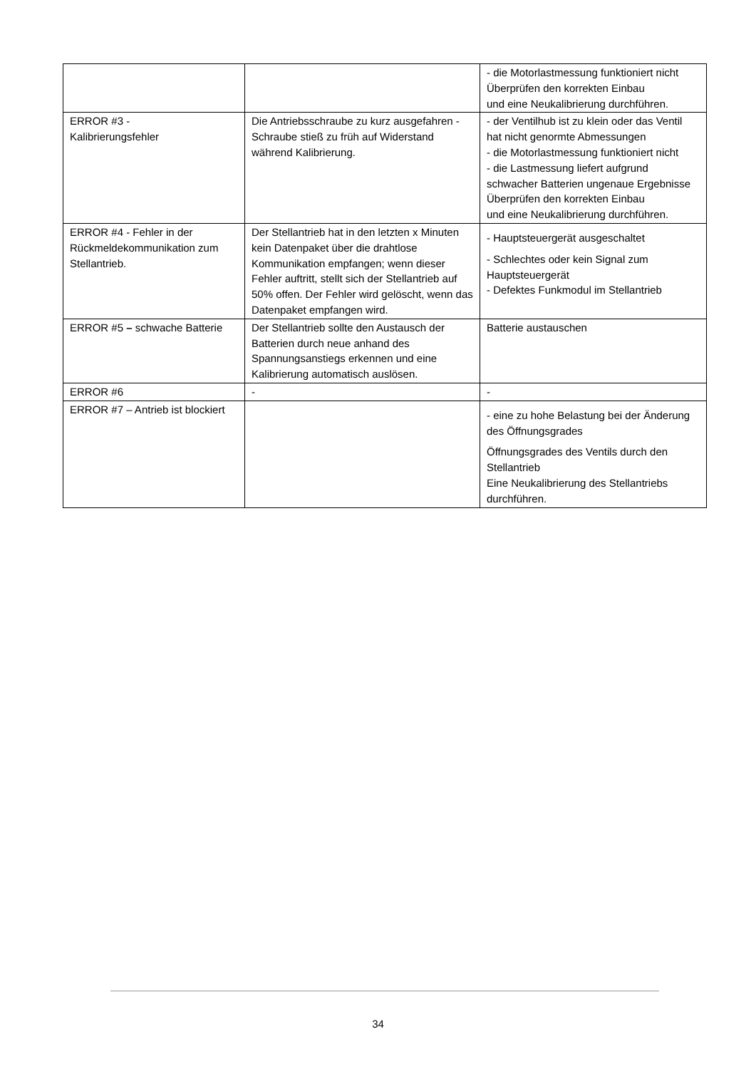| | | - die Motorlastmessung funktioniert nicht Überprüfen den korrekten Einbau und eine Neukalibrierung durchführen. |
| ERROR #3 - Kalibrierungsfehler | Die Antriebsschraube zu kurz ausgefahren - Schraube stieß zu früh auf Widerstand während Kalibrierung. | - der Ventilhub ist zu klein oder das Ventil hat nicht genormte Abmessungen - die Motorlastmessung funktioniert nicht - die Lastmessung liefert aufgrund schwacher Batterien ungenaue Ergebnisse Überprüfen den korrekten Einbau und eine Neukalibrierung durchführen. |
| ERROR #4 - Fehler in der Rückmeldekommunikation zum Stellantrieb. | Der Stellantrieb hat in den letzten x Minuten kein Datenpaket über die drahtlose Kommunikation empfangen; wenn dieser Fehler auftritt, stellt sich der Stellantrieb auf 50% offen. Der Fehler wird gelöscht, wenn das Datenpaket empfangen wird. | - Hauptsteuergerät ausgeschaltet - Schlechtes oder kein Signal zum Hauptsteuergerät - Defektes Funkmodul im Stellantrieb |
| ERROR #5 – schwache Batterie | Der Stellantrieb sollte den Austausch der Batterien durch neue anhand des Spannungsanstiegs erkennen und eine Kalibrierung automatisch auslösen. | Batterie austauschen |
| ERROR #6 | - | - |
| ERROR #7 – Antrieb ist blockiert | | - eine zu hohe Belastung bei der Änderung des Öffnungsgrades Öffnungsgrades des Ventils durch den Stellantrieb Eine Neukalibrierung des Stellantriebs durchführen. |
34